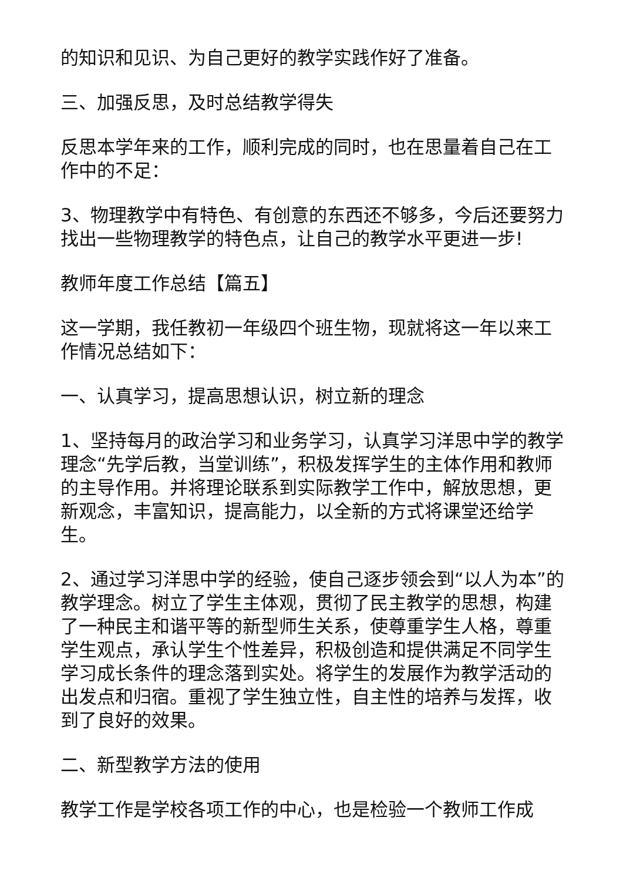的知识和见识、为自己更好的教学实践作好了准备。
三、加强反思，及时总结教学得失
反思本学年来的工作，顺利完成的同时，也在思量着自己在工作中的不足：
3、物理教学中有特色、有创意的东西还不够多，今后还要努力找出一些物理教学的特色点，让自己的教学水平更进一步!
教师年度工作总结【篇五】
这一学期，我任教初一年级四个班生物，现就将这一年以来工作情况总结如下：
一、认真学习，提高思想认识，树立新的理念
1、坚持每月的政治学习和业务学习，认真学习洋思中学的教学理念“先学后教，当堂训练”，积极发挥学生的主体作用和教师的主导作用。并将理论联系到实际教学工作中，解放思想，更新观念，丰富知识，提高能力，以全新的方式将课堂还给学生。
2、通过学习洋思中学的经验，使自己逐步领会到“以人为本”的教学理念。树立了学生主体观，贯彻了民主教学的思想，构建了一种民主和谐平等的新型师生关系，使尊重学生人格，尊重学生观点，承认学生个性差异，积极创造和提供满足不同学生学习成长条件的理念落到实处。将学生的发展作为教学活动的出发点和归宿。重视了学生独立性，自主性的培养与发挥，收到了良好的效果。
二、新型教学方法的使用
教学工作是学校各项工作的中心，也是检验一个教师工作成